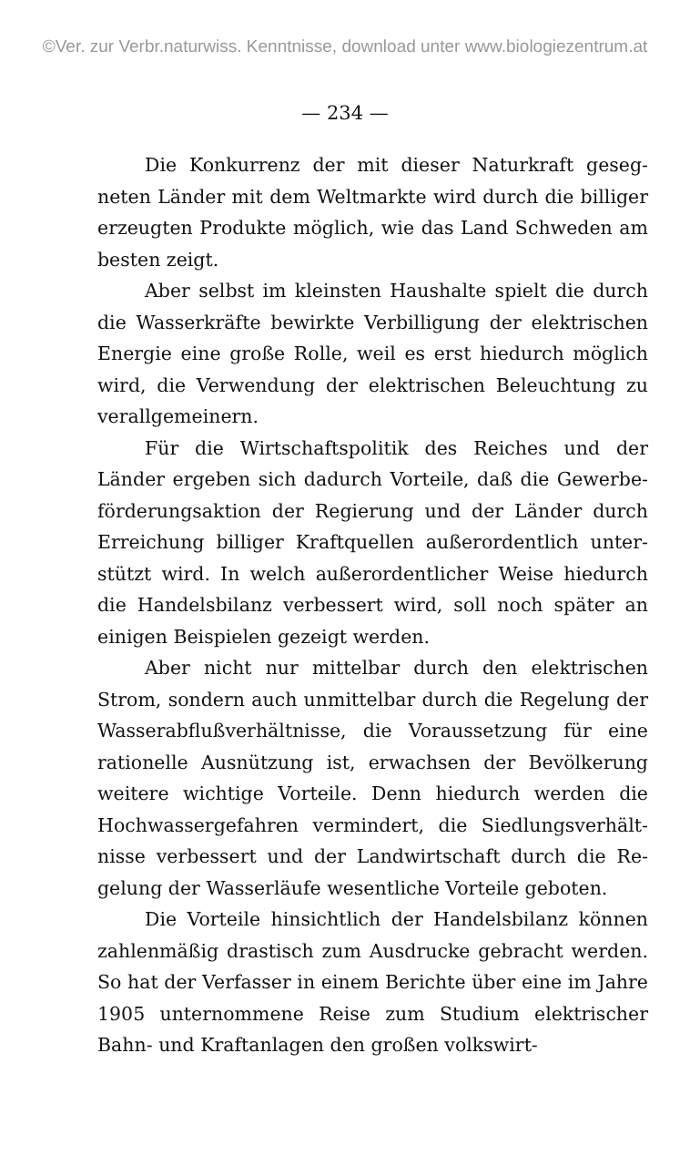©Ver. zur Verbr.naturwiss. Kenntnisse, download unter www.biologiezentrum.at
— 234 —
Die Konkurrenz der mit dieser Naturkraft geseg­neten Länder mit dem Weltmarkte wird durch die billiger erzeugten Produkte möglich, wie das Land Schweden am besten zeigt.
Aber selbst im kleinsten Haushalte spielt die durch die Wasserkräfte bewirkte Verbilligung der elektrischen Energie eine große Rolle, weil es erst hiedurch möglich wird, die Verwendung der elektrischen Beleuchtung zu verallgemeinern.
Für die Wirtschaftspolitik des Reiches und der Länder ergeben sich dadurch Vorteile, daß die Gewerbe­förderungsaktion der Regierung und der Länder durch Erreichung billiger Kraftquellen außerordentlich unter­stützt wird. In welch außerordentlicher Weise hiedurch die Handelsbilanz verbessert wird, soll noch später an einigen Beispielen gezeigt werden.
Aber nicht nur mittelbar durch den elektrischen Strom, sondern auch unmittelbar durch die Regelung der Wasserabflußverhältnisse, die Voraussetzung für eine rationelle Ausnützung ist, erwachsen der Bevölkerung weitere wichtige Vorteile. Denn hiedurch werden die Hochwassergefahren vermindert, die Siedlungsverhält­nisse verbessert und der Landwirtschaft durch die Re­gelung der Wasserläufe wesentliche Vorteile geboten.
Die Vorteile hinsichtlich der Handelsbilanz können zahlenmäßig drastisch zum Ausdrucke gebracht werden. So hat der Verfasser in einem Berichte über eine im Jahre 1905 unternommene Reise zum Studium elektri­scher Bahn- und Kraftanlagen den großen volkswirt-